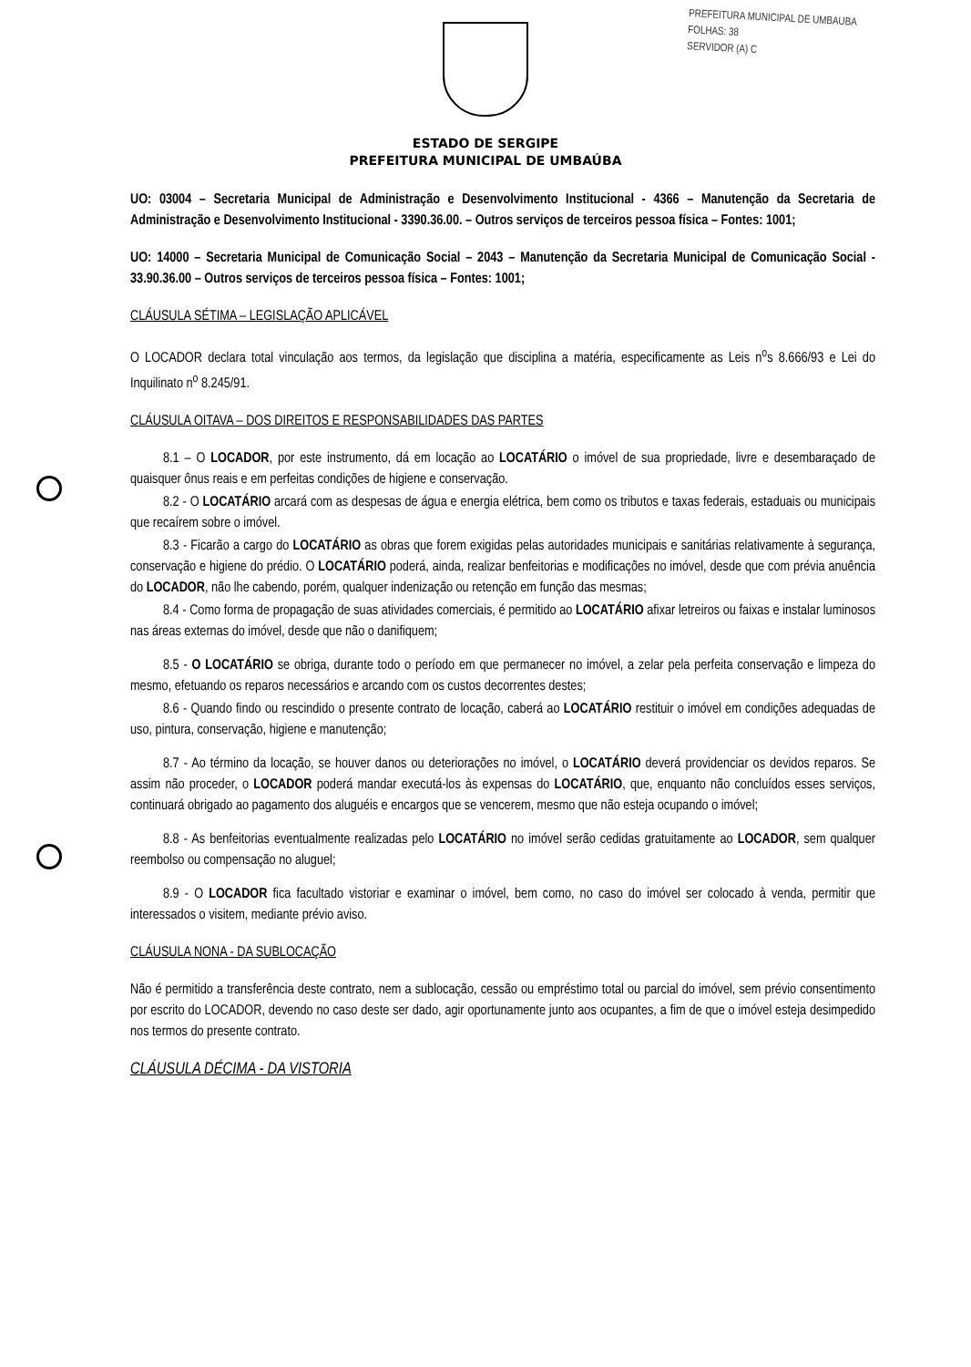PREFEITURA MUNICIPAL DE UMBAUBA
FOLHAS: 38
SERVIDOR (A) C
ESTADO DE SERGIPE
PREFEITURA MUNICIPAL DE UMBAÚBA
UO: 03004 – Secretaria Municipal de Administração e Desenvolvimento Institucional - 4366 – Manutenção da Secretaria de Administração e Desenvolvimento Institucional - 3390.36.00. – Outros serviços de terceiros pessoa física – Fontes: 1001;
UO: 14000 – Secretaria Municipal de Comunicação Social – 2043 – Manutenção da Secretaria Municipal de Comunicação Social - 33.90.36.00 – Outros serviços de terceiros pessoa física – Fontes: 1001;
CLÁUSULA SÉTIMA – LEGISLAÇÃO APLICÁVEL
O LOCADOR declara total vinculação aos termos, da legislação que disciplina a matéria, especificamente as Leis n<sup>o</sup>s 8.666/93 e Lei do Inquilinato n<sup>o</sup> 8.245/91.
CLÁUSULA OITAVA – DOS DIREITOS E RESPONSABILIDADES DAS PARTES
8.1 – O LOCADOR, por este instrumento, dá em locação ao LOCATÁRIO o imóvel de sua propriedade, livre e desembaraçado de quaisquer ônus reais e em perfeitas condições de higiene e conservação.
8.2 - O LOCATÁRIO arcará com as despesas de água e energia elétrica, bem como os tributos e taxas federais, estaduais ou municipais que recaírem sobre o imóvel.
8.3 - Ficarão a cargo do LOCATÁRIO as obras que forem exigidas pelas autoridades municipais e sanitárias relativamente à segurança, conservação e higiene do prédio. O LOCATÁRIO poderá, ainda, realizar benfeitorias e modificações no imóvel, desde que com prévia anuência do LOCADOR, não lhe cabendo, porém, qualquer indenização ou retenção em função das mesmas;
8.4 - Como forma de propagação de suas atividades comerciais, é permitido ao LOCATÁRIO afixar letreiros ou faixas e instalar luminosos nas áreas externas do imóvel, desde que não o danifiquem;
8.5 - O LOCATÁRIO se obriga, durante todo o período em que permanecer no imóvel, a zelar pela perfeita conservação e limpeza do mesmo, efetuando os reparos necessários e arcando com os custos decorrentes destes;
8.6 - Quando findo ou rescindido o presente contrato de locação, caberá ao LOCATÁRIO restituir o imóvel em condições adequadas de uso, pintura, conservação, higiene e manutenção;
8.7 - Ao término da locação, se houver danos ou deteriorações no imóvel, o LOCATÁRIO deverá providenciar os devidos reparos. Se assim não proceder, o LOCADOR poderá mandar executá-los às expensas do LOCATÁRIO, que, enquanto não concluídos esses serviços, continuará obrigado ao pagamento dos aluguéis e encargos que se vencerem, mesmo que não esteja ocupando o imóvel;
8.8 - As benfeitorias eventualmente realizadas pelo LOCATÁRIO no imóvel serão cedidas gratuitamente ao LOCADOR, sem qualquer reembolso ou compensação no aluguel;
8.9 - O LOCADOR fica facultado vistoriar e examinar o imóvel, bem como, no caso do imóvel ser colocado à venda, permitir que interessados o visitem, mediante prévio aviso.
CLÁUSULA NONA - DA SUBLOCAÇÃO
Não é permitido a transferência deste contrato, nem a sublocação, cessão ou empréstimo total ou parcial do imóvel, sem prévio consentimento por escrito do LOCADOR, devendo no caso deste ser dado, agir oportunamente junto aos ocupantes, a fim de que o imóvel esteja desimpedido nos termos do presente contrato.
CLÁUSULA DÉCIMA - DA VISTORIA